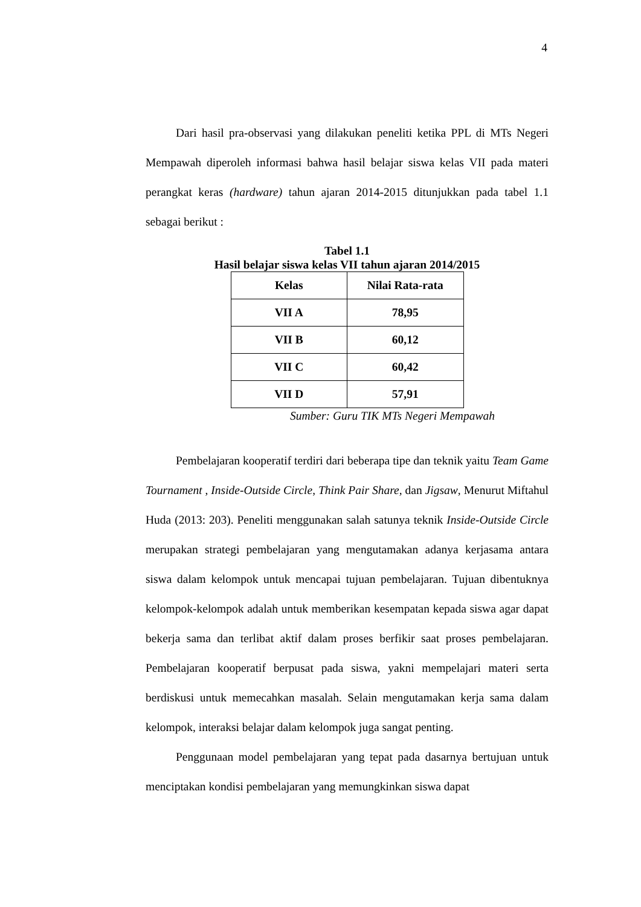4
Dari hasil pra-observasi yang dilakukan peneliti ketika PPL di MTs Negeri Mempawah diperoleh informasi bahwa hasil belajar siswa kelas VII pada materi perangkat keras (hardware) tahun ajaran 2014-2015 ditunjukkan pada tabel 1.1 sebagai berikut :
Tabel 1.1
Hasil belajar siswa kelas VII tahun ajaran 2014/2015
| Kelas | Nilai Rata-rata |
| --- | --- |
| VII A | 78,95 |
| VII B | 60,12 |
| VII C | 60,42 |
| VII D | 57,91 |
Sumber: Guru TIK MTs Negeri Mempawah
Pembelajaran kooperatif terdiri dari beberapa tipe dan teknik yaitu Team Game Tournament , Inside-Outside Circle, Think Pair Share, dan Jigsaw, Menurut Miftahul Huda (2013: 203). Peneliti menggunakan salah satunya teknik Inside-Outside Circle merupakan strategi pembelajaran yang mengutamakan adanya kerjasama antara siswa dalam kelompok untuk mencapai tujuan pembelajaran. Tujuan dibentuknya kelompok-kelompok adalah untuk memberikan kesempatan kepada siswa agar dapat bekerja sama dan terlibat aktif dalam proses berfikir saat proses pembelajaran. Pembelajaran kooperatif berpusat pada siswa, yakni mempelajari materi serta berdiskusi untuk memecahkan masalah. Selain mengutamakan kerja sama dalam kelompok, interaksi belajar dalam kelompok juga sangat penting.
Penggunaan model pembelajaran yang tepat pada dasarnya bertujuan untuk menciptakan kondisi pembelajaran yang memungkinkan siswa dapat